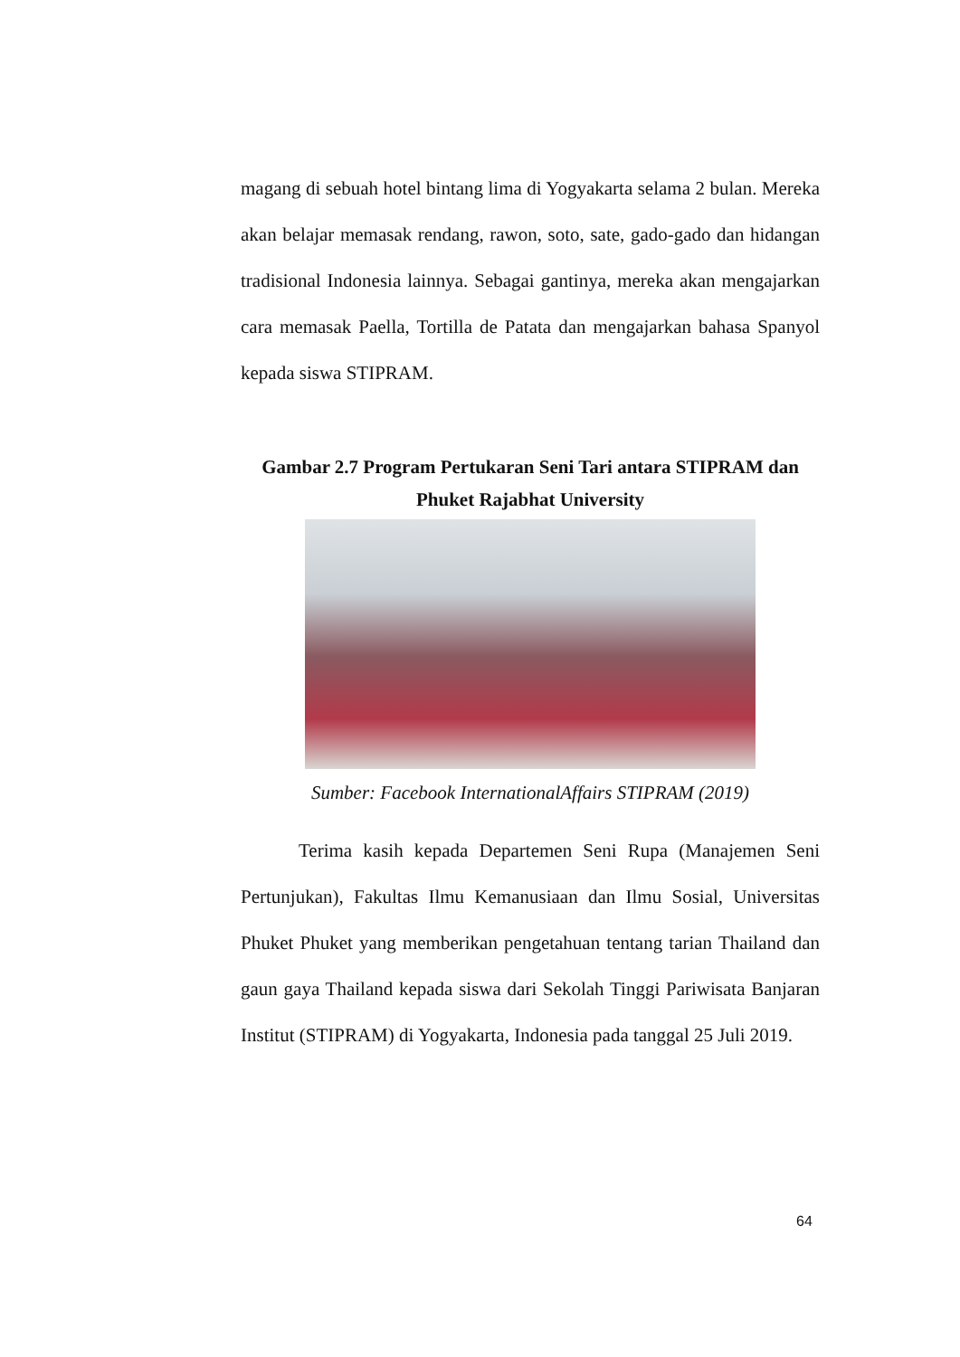magang di sebuah hotel bintang lima di Yogyakarta selama 2 bulan. Mereka akan belajar memasak rendang, rawon, soto, sate, gado-gado dan hidangan tradisional Indonesia lainnya. Sebagai gantinya, mereka akan mengajarkan cara memasak Paella, Tortilla de Patata dan mengajarkan bahasa Spanyol kepada siswa STIPRAM.
Gambar 2.7 Program Pertukaran Seni Tari antara STIPRAM dan
Phuket Rajabhat University
Sumber: Facebook InternationalAffairs STIPRAM (2019)
Terima kasih kepada Departemen Seni Rupa (Manajemen Seni Pertunjukan), Fakultas Ilmu Kemanusiaan dan Ilmu Sosial, Universitas Phuket Phuket yang memberikan pengetahuan tentang tarian Thailand dan gaun gaya Thailand kepada siswa dari Sekolah Tinggi Pariwisata Banjaran Institut (STIPRAM) di Yogyakarta, Indonesia pada tanggal 25 Juli 2019.
64